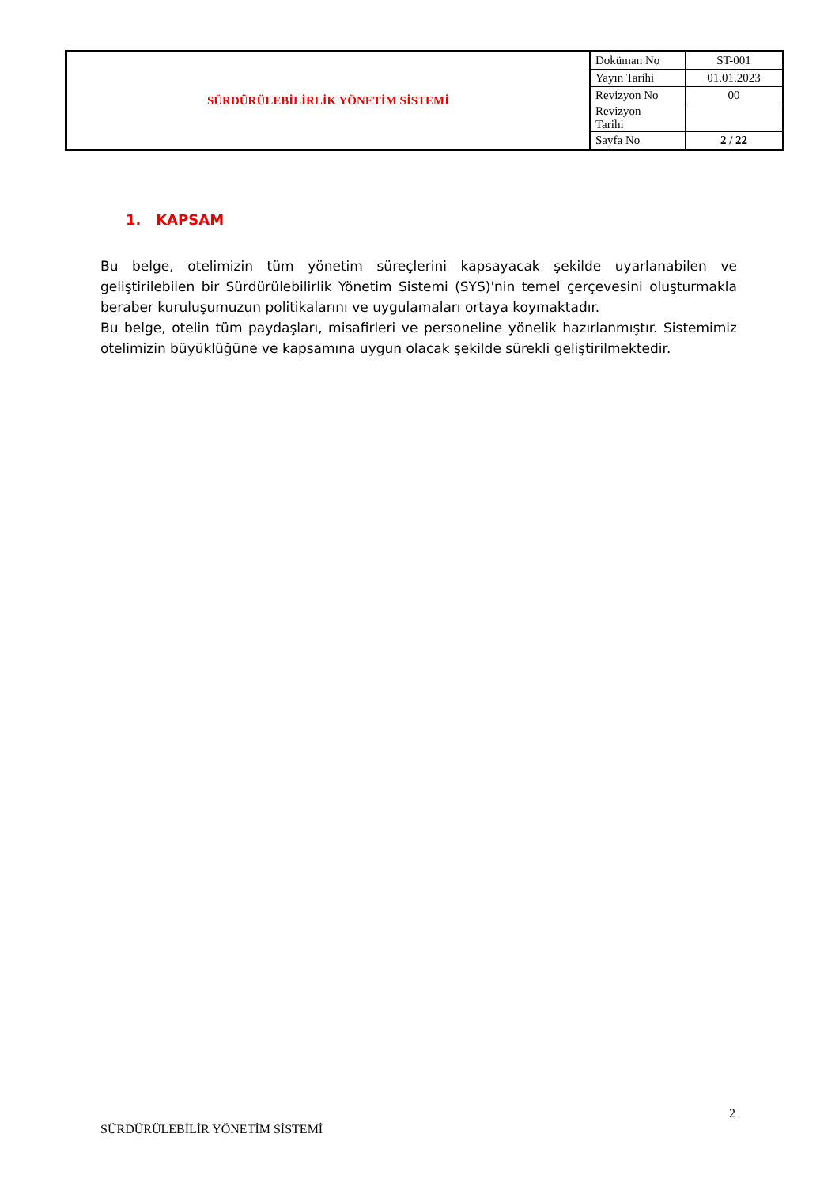| SÜRDÜRÜLEBİLİRLİK YÖNETİM SİSTEMİ | Doküman No | ST-001 |
| | Yayın Tarihi | 01.01.2023 |
| | Revizyon No | 00 |
| | Revizyon Tarihi | |
| | Sayfa No | 2 / 22 |
1. KAPSAM
Bu belge, otelimizin tüm yönetim süreçlerini kapsayacak şekilde uyarlanabilen ve geliştirilebilen bir Sürdürülebilirlik Yönetim Sistemi (SYS)'nin temel çerçevesini oluşturmakla beraber kuruluşumuzun politikalarını ve uygulamaları ortaya koymaktadır.
Bu belge, otelin tüm paydaşları, misafirleri ve personeline yönelik hazırlanmıştır. Sistemimiz otelimizin büyüklüğüne ve kapsamına uygun olacak şekilde sürekli geliştirilmektedir.
2
SÜRDÜRÜLEBİLİR YÖNETİM SİSTEMİ